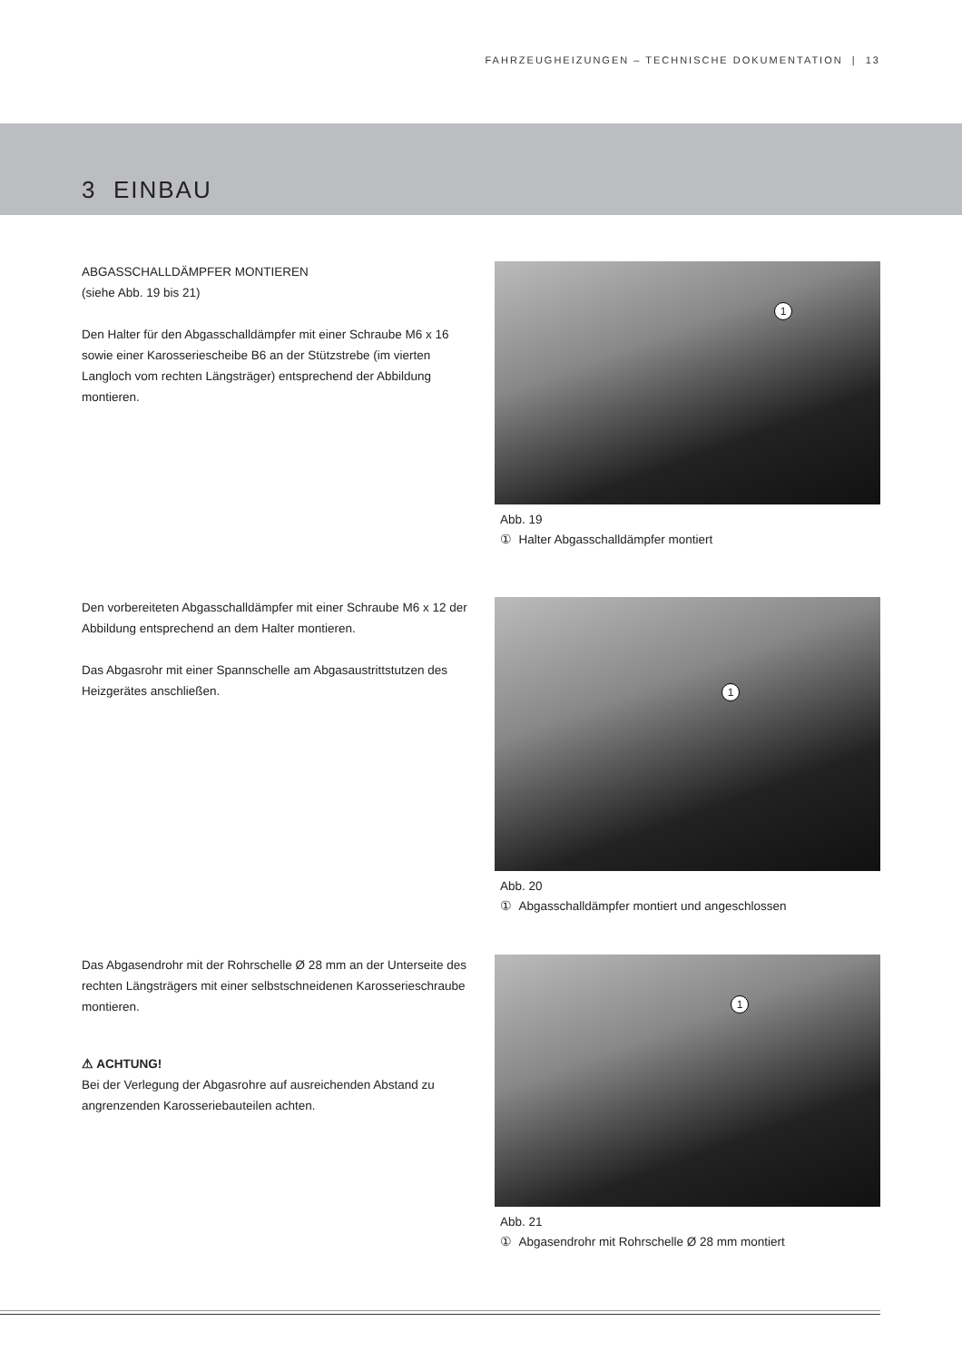FAHRZEUGHEIZUNGEN – TECHNISCHE DOKUMENTATION | 13
3 EINBAU
ABGASSCHALLDÄMPFER MONTIEREN
(siehe Abb. 19 bis 21)
Den Halter für den Abgasschalldämpfer mit einer Schraube M6 x 16 sowie einer Karosseriescheibe B6 an der Stützstrebe (im vierten Langloch vom rechten Längsträger) entsprechend der Abbildung montieren.
1
Abb. 19
① Halter Abgasschalldämpfer montiert
Den vorbereiteten Abgasschalldämpfer mit einer Schraube M6 x 12 der Abbildung entsprechend an dem Halter montieren.
Das Abgasrohr mit einer Spannschelle am Abgasaustrittstutzen des Heizgerätes anschließen.
1
Abb. 20
① Abgasschalldämpfer montiert und angeschlossen
Das Abgasendrohr mit der Rohrschelle Ø 28 mm an der Unterseite des rechten Längsträgers mit einer selbstschneidenen Karosserieschraube montieren.
⚠ ACHTUNG!
Bei der Verlegung der Abgasrohre auf ausreichenden Abstand zu angrenzenden Karosseriebauteilen achten.
1
Abb. 21
① Abgasendrohr mit Rohrschelle Ø 28 mm montiert